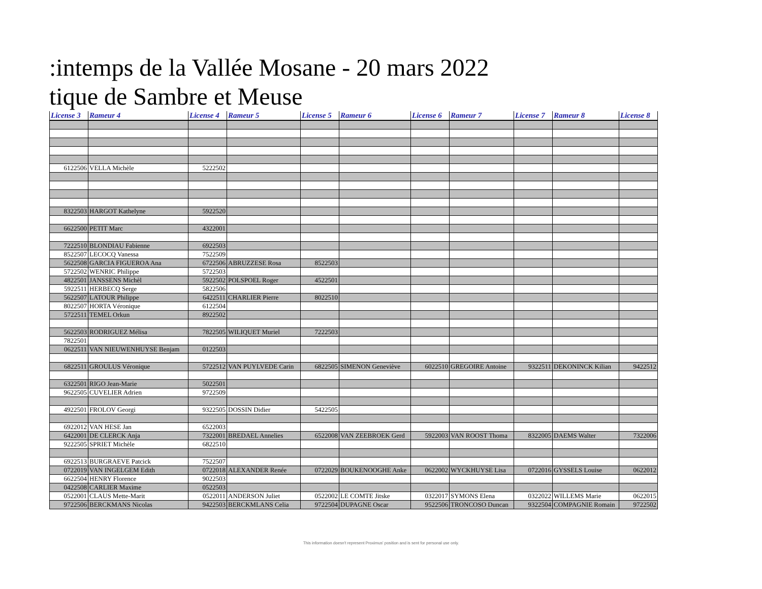:intemps de la Vallée Mosane - 20 mars 2022
tique de Sambre et Meuse
| License 3 | Rameur 4 | License 4 | Rameur 5 | License 5 | Rameur 6 | License 6 | Rameur 7 | License 7 | Rameur 8 | License 8 |
| --- | --- | --- | --- | --- | --- | --- | --- | --- | --- | --- |
| 6122506 | VELLA Michèle | 5222502 | | | | | | | | |
| 8322503 | HARGOT Kathelyne | 5922520 | | | | | | | | |
| 6622500 | PETIT Marc | 4322001 | | | | | | | | |
| 7222510 | BLONDIAU Fabienne | 6922503 | | | | | | | | |
| 8522507 | LECOCQ Vanessa | 7522509 | | | | | | | | |
| 5622508 | GARCIA FIGUEROA Ana | 6722506 | ABRUZZESE Rosa | 8522503 | | | | | | |
| 5722502 | WENRIC Philippe | 5722503 | | | | | | | | |
| 4822501 | JANSSENS Michèl | 5922502 | POLSPOEL Roger | 4522501 | | | | | | |
| 5922511 | HERBECQ Serge | 5822506 | | | | | | | | |
| 5622507 | LATOUR Philippe | 6422511 | CHARLIER Pierre | 8022510 | | | | | | |
| 8022507 | HORTA Véronique | 6122504 | | | | | | | | |
| 5722511 | TEMEL Orkun | 8922502 | | | | | | | | |
| 5622503 | RODRIGUEZ Mélisa | 7822505 | WILIQUET Muriel | 7222503 | | | | | | |
| 7822501 | | | | | | | | | | |
| 0622511 | VAN NIEUWENHUYSE Benjam | 0122503 | | | | | | | | |
| 6822511 | GROULUS Véronique | 5722512 | VAN PUYLVEDE Carin | 6822505 | SIMENON Geneviève | 6022510 | GREGOIRE Antoine | 9322511 | DEKONINCK Kilian | 9422512 |
| 6322501 | RIGO Jean-Marie | 5022501 | | | | | | | | |
| 9622505 | CUVELIER Adrien | 9722509 | | | | | | | | |
| 4922501 | FROLOV Georgi | 9322505 | DOSSIN Didier | 5422505 | | | | | | |
| 6922012 | VAN HESE Jan | 6522003 | | | | | | | | |
| 6422001 | DE CLERCK Anja | 7322001 | BREDAEL Annelies | 6522008 | VAN ZEEBROEK Gerd | 5922003 | VAN ROOST Thoma | 8322005 | DAEMS Walter | 7322006 |
| 9222505 | SPRIET Michèle | 6822510 | | | | | | | | |
| 6922513 | BURGRAEVE Patcick | 7522507 | | | | | | | | |
| 0722019 | VAN INGELGEM Edith | 0722018 | ALEXANDER Renée | 0722029 | BOUKENOOGHE Anke | 0622002 | WYCKHUYSE Lisa | 0722016 | GYSSELS Louise | 0622012 |
| 6622504 | HENRY Florence | 9022503 | | | | | | | | |
| 0422508 | CARLIER Maxime | 0522503 | | | | | | | | |
| 0522001 | CLAUS Mette-Marit | 0522011 | ANDERSON Juliet | 0522002 | LE COMTE Jitske | 0322017 | SYMONS Elena | 0322022 | WILLEMS Marie | 0622015 |
| 9722506 | BERCKMANS Nicolas | 9422503 | BERCKMLANS Celia | 9722504 | DUPAGNE Oscar | 9522506 | TRONCOSO Duncan | 9322504 | COMPAGNIE Romain | 9722502 |
This information doesn't represent Proximus' position and is sent for personal use only.